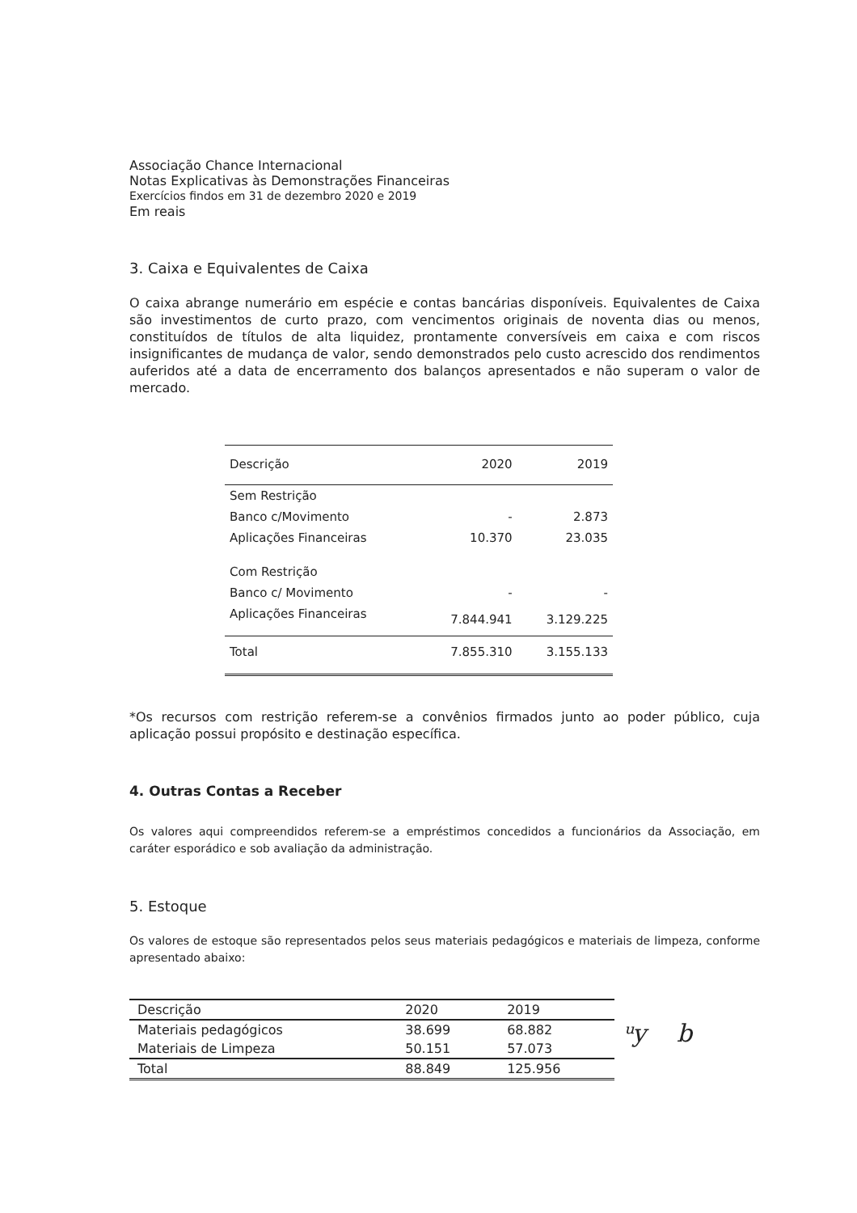Associação Chance Internacional
Notas Explicativas às Demonstrações Financeiras
Exercícios findos em 31 de dezembro 2020 e 2019
Em reais
3. Caixa e Equivalentes de Caixa
O caixa abrange numerário em espécie e contas bancárias disponíveis. Equivalentes de Caixa são investimentos de curto prazo, com vencimentos originais de noventa dias ou menos, constituídos de títulos de alta liquidez, prontamente conversíveis em caixa e com riscos insignificantes de mudança de valor, sendo demonstrados pelo custo acrescido dos rendimentos auferidos até a data de encerramento dos balanços apresentados e não superam o valor de mercado.
| Descrição | 2020 | 2019 |
| --- | --- | --- |
| Sem Restrição | | |
| Banco c/Movimento | - | 2.873 |
| Aplicações Financeiras | 10.370 | 23.035 |
| Com Restrição | | |
| Banco c/ Movimento | - | - |
| Aplicações Financeiras | 7.844.941 | 3.129.225 |
| Total | 7.855.310 | 3.155.133 |
*Os recursos com restrição referem-se a convênios firmados junto ao poder público, cuja aplicação possui propósito e destinação específica.
4. Outras Contas a Receber
Os valores aqui compreendidos referem-se a empréstimos concedidos a funcionários da Associação, em caráter esporádico e sob avaliação da administração.
5. Estoque
Os valores de estoque são representados pelos seus materiais pedagógicos e materiais de limpeza, conforme apresentado abaixo:
| Descrição | 2020 | 2019 |
| --- | --- | --- |
| Materiais pedagógicos | 38.699 | 68.882 |
| Materiais de Limpeza | 50.151 | 57.073 |
| Total | 88.849 | 125.956 |
ᵘy b